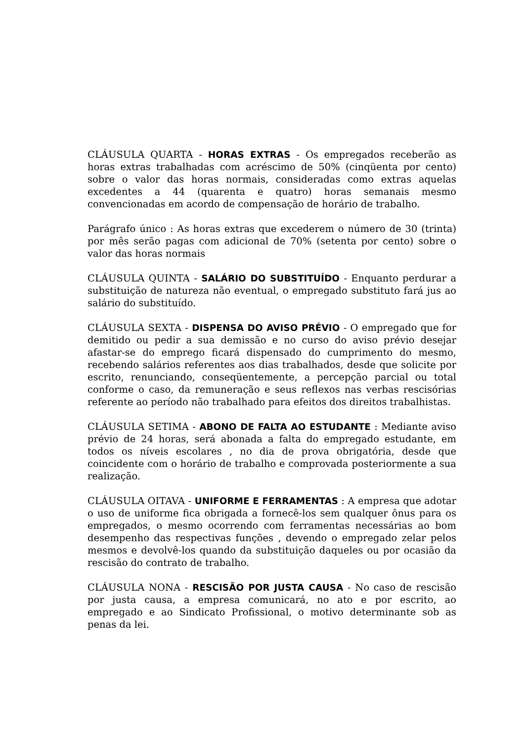CLÁUSULA QUARTA - HORAS EXTRAS - Os empregados receberão as horas extras trabalhadas com acréscimo de 50% (cinqüenta por cento) sobre o valor das horas normais, consideradas como extras aquelas excedentes a 44 (quarenta e quatro) horas semanais mesmo convencionadas em acordo de compensação de horário de trabalho.
Parágrafo único : As horas extras que excederem o número de 30 (trinta) por mês serão pagas com adicional de 70% (setenta por cento) sobre o valor das horas normais
CLÁUSULA QUINTA - SALÁRIO DO SUBSTITUÍDO - Enquanto perdurar a substituição de natureza não eventual, o empregado substituto fará jus ao salário do substituído.
CLÁUSULA SEXTA - DISPENSA DO AVISO PRÉVIO - O empregado que for demitido ou pedir a sua demissão e no curso do aviso prévio desejar afastar-se do emprego ficará dispensado do cumprimento do mesmo, recebendo salários referentes aos dias trabalhados, desde que solicite por escrito, renunciando, conseqüentemente, a percepção parcial ou total conforme o caso, da remuneração e seus reflexos nas verbas rescisórias referente ao período não trabalhado para efeitos dos direitos trabalhistas.
CLÁUSULA SETIMA - ABONO DE FALTA AO ESTUDANTE : Mediante aviso prévio de 24 horas, será abonada a falta do empregado estudante, em todos os níveis escolares , no dia de prova obrigatória, desde que coincidente com o horário de trabalho e comprovada posteriormente a sua realização.
CLÁUSULA OITAVA - UNIFORME E FERRAMENTAS : A empresa que adotar o uso de uniforme fica obrigada a fornecê-los sem qualquer ônus para os empregados, o mesmo ocorrendo com ferramentas necessárias ao bom desempenho das respectivas funções , devendo o empregado zelar pelos mesmos e devolvê-los quando da substituição daqueles ou por ocasião da rescisão do contrato de trabalho.
CLÁUSULA NONA - RESCISÃO POR JUSTA CAUSA - No caso de rescisão por justa causa, a empresa comunicará, no ato e por escrito, ao empregado e ao Sindicato Profissional, o motivo determinante sob as penas da lei.